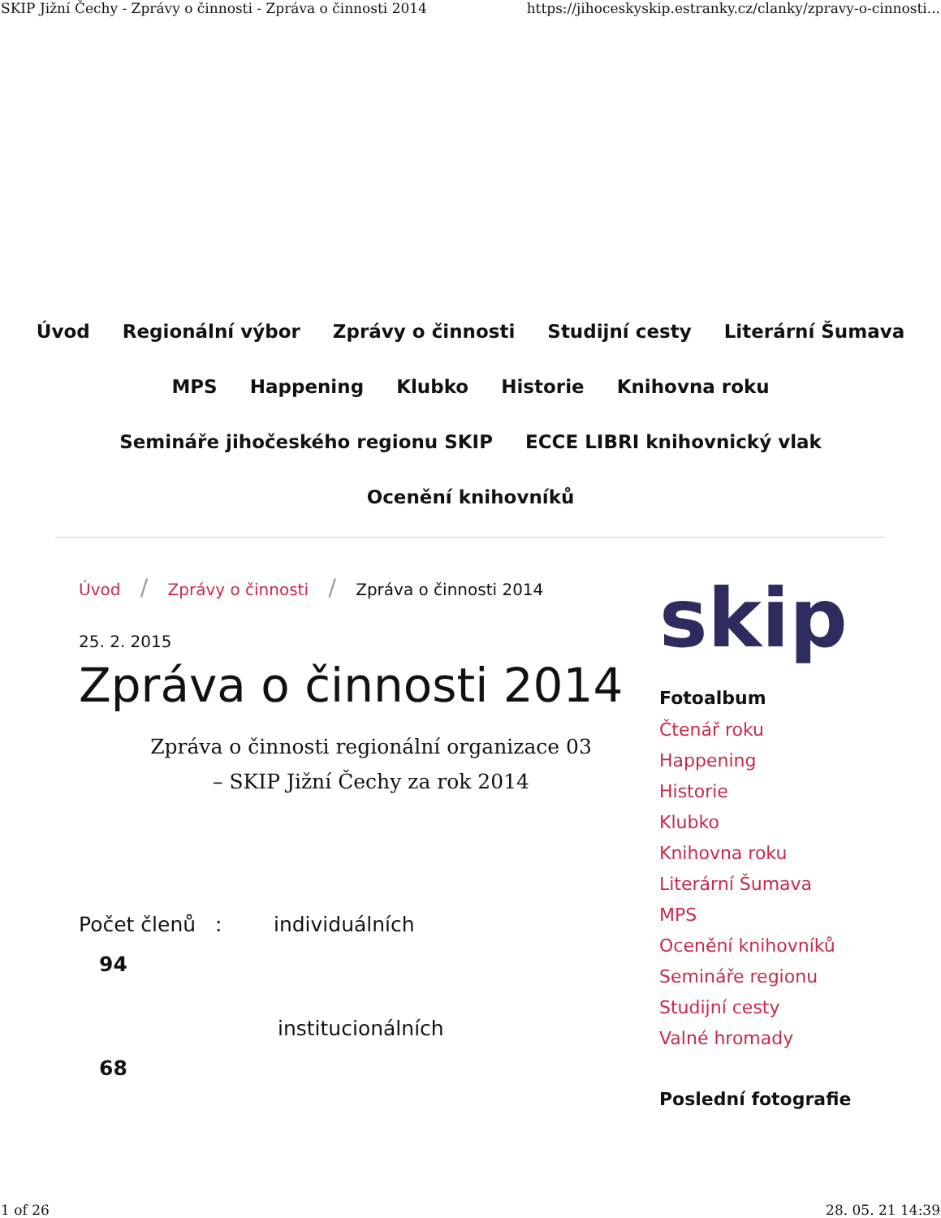SKIP Jižní Čechy - Zprávy o činnosti - Zpráva o činnosti 2014 https://jihoceskyskip.estranky.cz/clanky/zpravy-o-cinnosti...
Úvod Regionální výbor Zprávy o činnosti Studijní cesty Literární Šumava
MPS Happening Klubko Historie Knihovna roku
Semináře jihočeského regionu SKIP ECCE LIBRI knihovnický vlak
Ocenění knihovníků
Úvod / Zprávy o činnosti / Zpráva o činnosti 2014
25. 2. 2015
Zpráva o činnosti 2014
Zpráva o činnosti regionální organizace 03
– SKIP Jižní Čechy za rok 2014
Počet členů : individuálních
94
institucionálních
68
skip
Fotoalbum
Čtenář roku
Happening
Historie
Klubko
Knihovna roku
Literární Šumava
MPS
Ocenění knihovníků
Semináře regionu
Studijní cesty
Valné hromady
Poslední fotografie
1 of 26 28. 05. 21 14:39